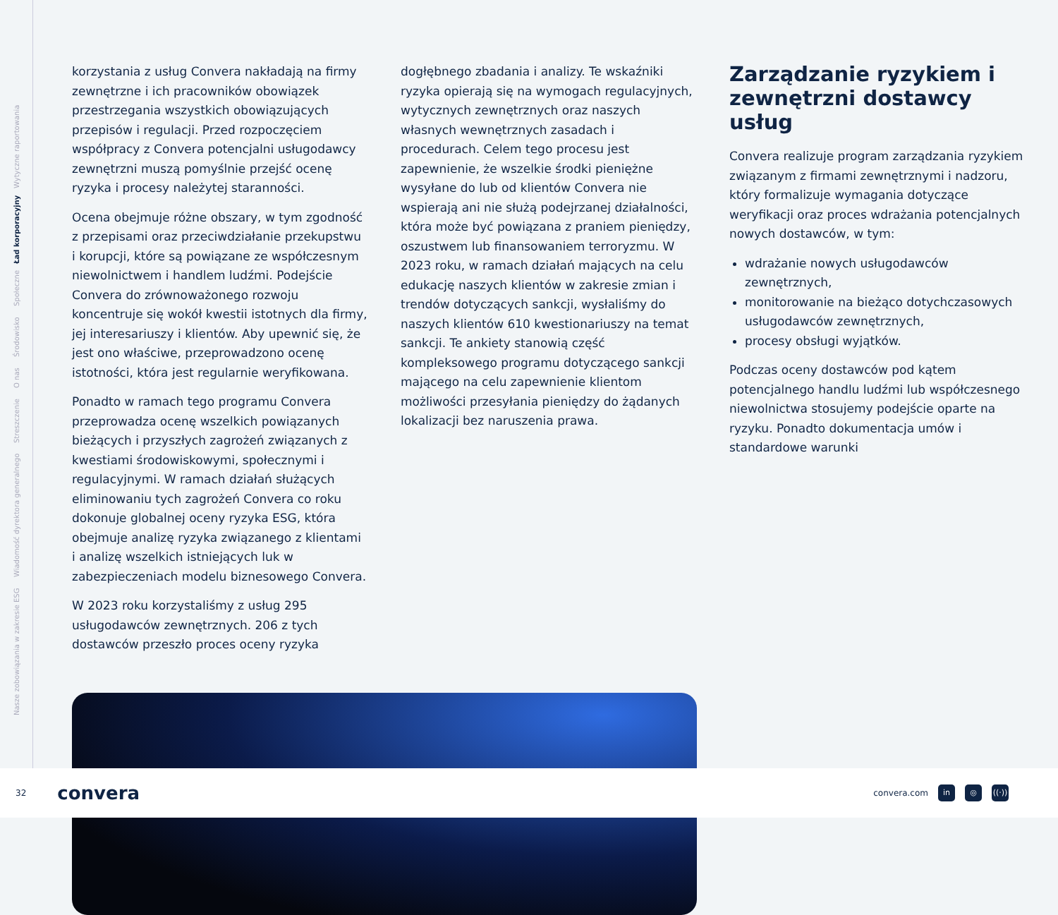Nasze zobowiązania w zakresie ESG Wiadomość dyrektora generalnego Streszczenie O nas Środowisko Społeczne Ład korporacyjny Wytyczne raportowania
dogłębnego zbadania i analizy. Te wskaźniki ryzyka opierają się na wymogach regulacyjnych, wytycznych zewnętrznych oraz naszych własnych wewnętrznych zasadach i procedurach. Celem tego procesu jest zapewnienie, że wszelkie środki pieniężne wysyłane do lub od klientów Convera nie wspierają ani nie służą podejrzanej działalności, która może być powiązana z praniem pieniędzy, oszustwem lub finansowaniem terroryzmu. W 2023 roku, w ramach działań mających na celu edukację naszych klientów w zakresie zmian i trendów dotyczących sankcji, wysłaliśmy do naszych klientów 610 kwestionariuszy na temat sankcji. Te ankiety stanowią część kompleksowego programu dotyczącego sankcji mającego na celu zapewnienie klientom możliwości przesyłania pieniędzy do żądanych lokalizacji bez naruszenia prawa.
Zarządzanie ryzykiem i zewnętrzni dostawcy usług
Convera realizuje program zarządzania ryzykiem związanym z firmami zewnętrznymi i nadzoru, który formalizuje wymagania dotyczące weryfikacji oraz proces wdrażania potencjalnych nowych dostawców, w tym:
wdrażanie nowych usługodawców zewnętrznych,
monitorowanie na bieżąco dotychczasowych usługodawców zewnętrznych,
procesy obsługi wyjątków.
Podczas oceny dostawców pod kątem potencjalnego handlu ludźmi lub współczesnego niewolnictwa stosujemy podejście oparte na ryzyku. Ponadto dokumentacja umów i standardowe warunki
korzystania z usług Convera nakładają na firmy zewnętrzne i ich pracowników obowiązek przestrzegania wszystkich obowiązujących przepisów i regulacji. Przed rozpoczęciem współpracy z Convera potencjalni usługodawcy zewnętrzni muszą pomyślnie przejść ocenę ryzyka i procesy należytej staranności.
Ocena obejmuje różne obszary, w tym zgodność z przepisami oraz przeciwdziałanie przekupstwu i korupcji, które są powiązane ze współczesnym niewolnictwem i handlem ludźmi. Podejście Convera do zrównoważonego rozwoju koncentruje się wokół kwestii istotnych dla firmy, jej interesariuszy i klientów. Aby upewnić się, że jest ono właściwe, przeprowadzono ocenę istotności, która jest regularnie weryfikowana.
Ponadto w ramach tego programu Convera przeprowadza ocenę wszelkich powiązanych bieżących i przyszłych zagrożeń związanych z kwestiami środowiskowymi, społecznymi i regulacyjnymi. W ramach działań służących eliminowaniu tych zagrożeń Convera co roku dokonuje globalnej oceny ryzyka ESG, która obejmuje analizę ryzyka związanego z klientami i analizę wszelkich istniejących luk w zabezpieczeniach modelu biznesowego Convera.
W 2023 roku korzystaliśmy z usług 295 usługodawców zewnętrznych. 206 z tych dostawców przeszło proces oceny ryzyka
32 convera
convera.com in ◎ ((·))